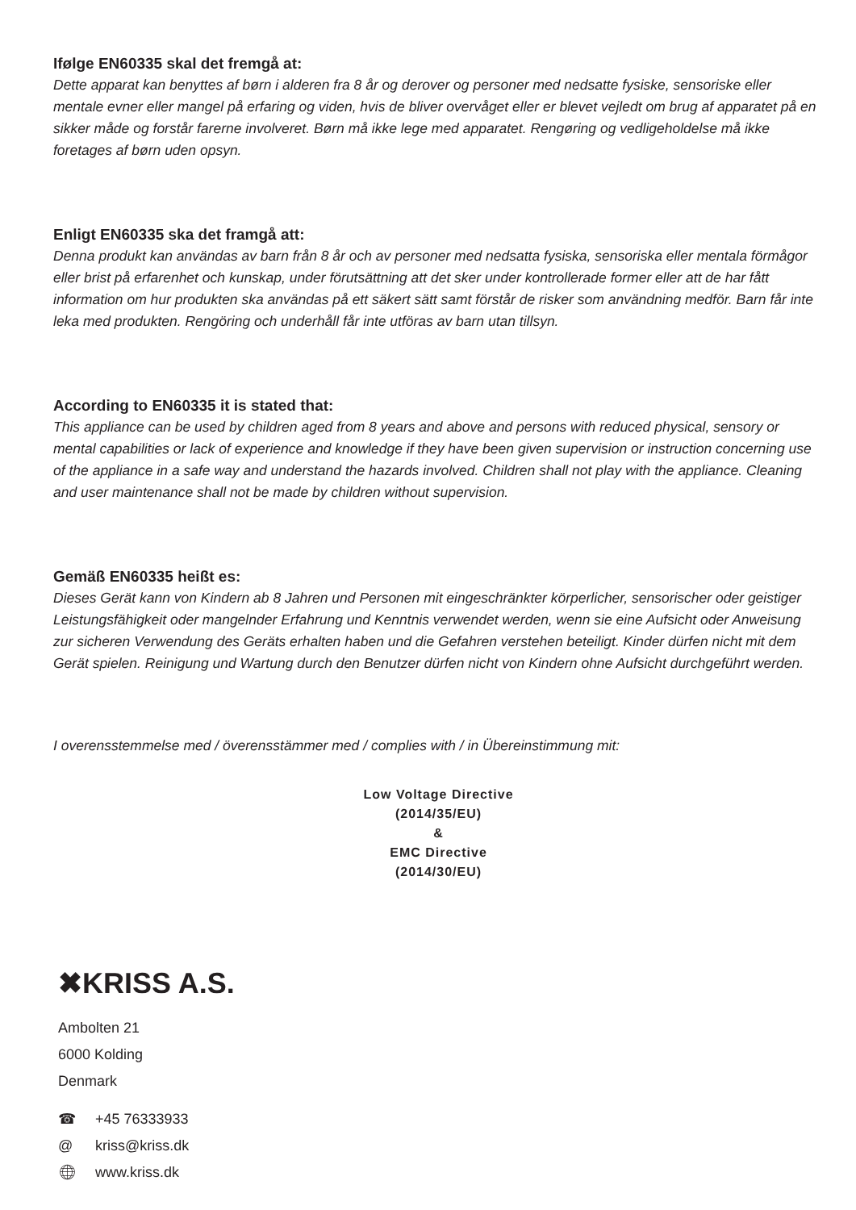Ifølge EN60335 skal det fremgå at:
Dette apparat kan benyttes af børn i alderen fra 8 år og derover og personer med nedsatte fysiske, sensoriske eller mentale evner eller mangel på erfaring og viden, hvis de bliver overvåget eller er blevet vejledt om brug af apparatet på en sikker måde og forstår farerne involveret. Børn må ikke lege med apparatet. Rengøring og vedligeholdelse må ikke foretages af børn uden opsyn.
Enligt EN60335 ska det framgå att:
Denna produkt kan användas av barn från 8 år och av personer med nedsatta fysiska, sensoriska eller mentala förmågor eller brist på erfarenhet och kunskap, under förutsättning att det sker under kontrollerade former eller att de har fått information om hur produkten ska användas på ett säkert sätt samt förstår de risker som användning medför. Barn får inte leka med produkten. Rengöring och underhåll får inte utföras av barn utan tillsyn.
According to EN60335 it is stated that:
This appliance can be used by children aged from 8 years and above and persons with reduced physical, sensory or mental capabilities or lack of experience and knowledge if they have been given supervision or instruction concerning use of the appliance in a safe way and understand the hazards involved. Children shall not play with the appliance. Cleaning and user maintenance shall not be made by children without supervision.
Gemäß EN60335 heißt es:
Dieses Gerät kann von Kindern ab 8 Jahren und Personen mit eingeschränkter körperlicher, sensorischer oder geistiger Leistungsfähigkeit oder mangelnder Erfahrung und Kenntnis verwendet werden, wenn sie eine Aufsicht oder Anweisung zur sicheren Verwendung des Geräts erhalten haben und die Gefahren verstehen beteiligt. Kinder dürfen nicht mit dem Gerät spielen. Reinigung und Wartung durch den Benutzer dürfen nicht von Kindern ohne Aufsicht durchgeführt werden.
I overensstemmelse med / överensstämmer med / complies with / in Übereinstimmung mit:
Low Voltage Directive
(2014/35/EU)
&
EMC Directive
(2014/30/EU)
✖KRISS A.S.
Ambolten 21
6000 Kolding
Denmark
☎ +45 76333933
@ kriss@kriss.dk
🌐︎ www.kriss.dk